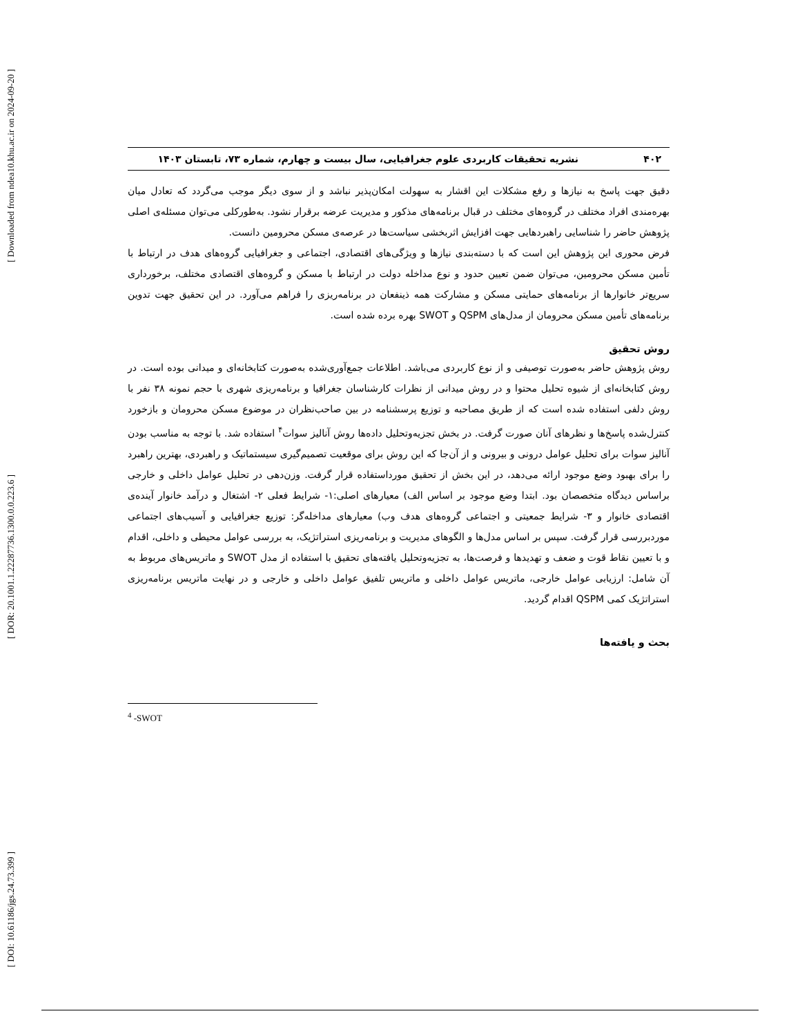[ Downloaded from ndea10.khu.ac.ir on 2024-09-20 ]
[ DOR: 20.1001.1.22287736.1300.0.0.223.6 ]
[ DOI: 10.61186/jgs.24.73.399 ]
۴۰۲ نشریه تحقیقات کاربردی علوم جغرافیایی، سال بیست و چهارم، شماره ۷۳، تابستان ۱۴۰۳
دقیق جهت پاسخ به نیازها و رفع مشکلات این اقشار به سهولت امکان‌پذیر نباشد و از سوی دیگر موجب می‌گردد که تعادل میان بهره‌مندی افراد مختلف در گروه‌های مختلف در قبال برنامه‌های مذکور و مدیریت عرضه برقرار نشود. به‌طورکلی می‌توان مسئله‌ی اصلی پژوهش حاضر را شناسایی راهبردهایی جهت افزایش اثربخشی سیاست‌ها در عرصه‌ی مسکن محرومین دانست.
فرض محوری این پژوهش این است که با دسته‌بندی نیازها و ویژگی‌های اقتصادی، اجتماعی و جغرافیایی گروه‌های هدف در ارتباط با تأمین مسکن محرومین، می‌توان ضمن تعیین حدود و نوع مداخله دولت در ارتباط با مسکن و گروه‌های اقتصادی مختلف، برخورداری سریع‌تر خانوارها از برنامه‌های حمایتی مسکن و مشارکت همه ذینفعان در برنامه‌ریزی را فراهم می‌آورد. در این تحقیق جهت تدوین برنامه‌های تأمین مسکن محرومان از مدل‌های QSPM و SWOT بهره برده شده است.
روش تحقیق
روش پژوهش حاضر به‌صورت توصیفی و از نوع کاربردی می‌باشد. اطلاعات جمع‌آوری‌شده به‌صورت کتابخانه‌ای و میدانی بوده است. در روش کتابخانه‌ای از شیوه تحلیل محتوا و در روش میدانی از نظرات کارشناسان جغرافیا و برنامه‌ریزی شهری با حجم نمونه ۳۸ نفر با روش دلفی استفاده شده است که از طریق مصاحبه و توزیع پرسشنامه در بین صاحب‌نظران در موضوع مسکن محرومان و بازخورد کنترل‌شده پاسخ‌ها و نظرهای آنان صورت گرفت. در بخش تجزیه‌وتحلیل داده‌ها روش آنالیز سوات<sup>۴</sup> استفاده شد. با توجه به مناسب بودن آنالیز سوات برای تحلیل عوامل درونی و بیرونی و از آن‌جا که این روش برای موقعیت تصمیم‌گیری سیستماتیک و راهبردی، بهترین راهبرد را برای بهبود وضع موجود ارائه می‌دهد، در این بخش از تحقیق مورداستفاده قرار گرفت. وزن‌دهی در تحلیل عوامل داخلی و خارجی براساس دیدگاه متخصصان بود. ابتدا وضع موجود بر اساس الف) معیارهای اصلی:۱- شرایط فعلی ۲- اشتغال و درآمد خانوار آینده‌ی اقتصادی خانوار و ۳- شرایط جمعیتی و اجتماعی گروه‌های هدف وب) معیارهای مداخله‌گر: توزیع جغرافیایی و آسیب‌های اجتماعی موردبررسی قرار گرفت. سپس بر اساس مدل‌ها و الگوهای مدیریت و برنامه‌ریزی استراتژیک، به بررسی عوامل محیطی و داخلی، اقدام و با تعیین نقاط قوت و ضعف و تهدیدها و فرصت‌ها، به تجزیه‌وتحلیل یافته‌های تحقیق با استفاده از مدل SWOT و ماتریس‌های مربوط به آن شامل: ارزیابی عوامل خارجی، ماتریس عوامل داخلی و ماتریس تلفیق عوامل داخلی و خارجی و در نهایت ماتریس برنامه‌ریزی استراتژیک کمی QSPM اقدام گردید.
بحث و یافته‌ها
<sup>4</sup> -SWOT